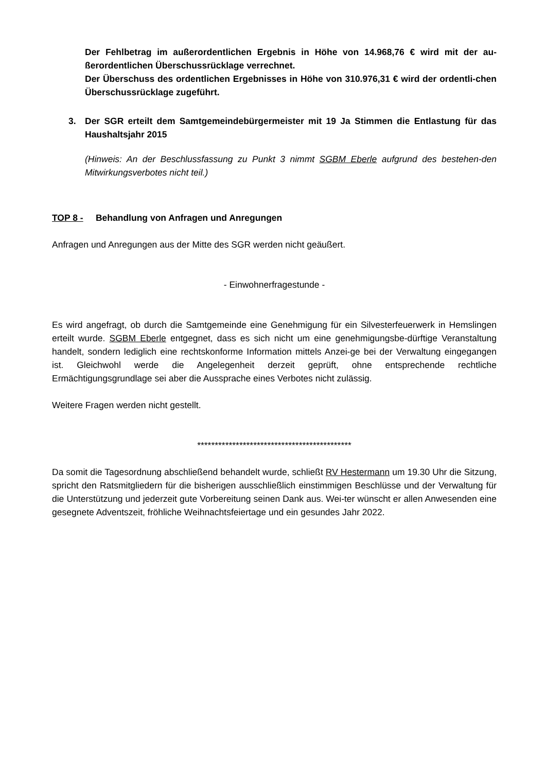Der Fehlbetrag im außerordentlichen Ergebnis in Höhe von 14.968,76 € wird mit der au-ßerordentlichen Überschussrücklage verrechnet.
Der Überschuss des ordentlichen Ergebnisses in Höhe von 310.976,31 € wird der ordentli-chen Überschussrücklage zugeführt.
3. Der SGR erteilt dem Samtgemeindebürgermeister mit 19 Ja Stimmen die Entlastung für das Haushaltsjahr 2015
(Hinweis: An der Beschlussfassung zu Punkt 3 nimmt SGBM Eberle aufgrund des bestehen-den Mitwirkungsverbotes nicht teil.)
TOP 8 - Behandlung von Anfragen und Anregungen
Anfragen und Anregungen aus der Mitte des SGR werden nicht geäußert.
- Einwohnerfragestunde -
Es wird angefragt, ob durch die Samtgemeinde eine Genehmigung für ein Silvesterfeuerwerk in Hemslingen erteilt wurde. SGBM Eberle entgegnet, dass es sich nicht um eine genehmigungsbe-dürftige Veranstaltung handelt, sondern lediglich eine rechtskonforme Information mittels Anzei-ge bei der Verwaltung eingegangen ist. Gleichwohl werde die Angelegenheit derzeit geprüft, ohne entsprechende rechtliche Ermächtigungsgrundlage sei aber die Aussprache eines Verbotes nicht zulässig.
Weitere Fragen werden nicht gestellt.
********************************************
Da somit die Tagesordnung abschließend behandelt wurde, schließt RV Hestermann um 19.30 Uhr die Sitzung, spricht den Ratsmitgliedern für die bisherigen ausschließlich einstimmigen Beschlüsse und der Verwaltung für die Unterstützung und jederzeit gute Vorbereitung seinen Dank aus. Wei-ter wünscht er allen Anwesenden eine gesegnete Adventszeit, fröhliche Weihnachtsfeiertage und ein gesundes Jahr 2022.